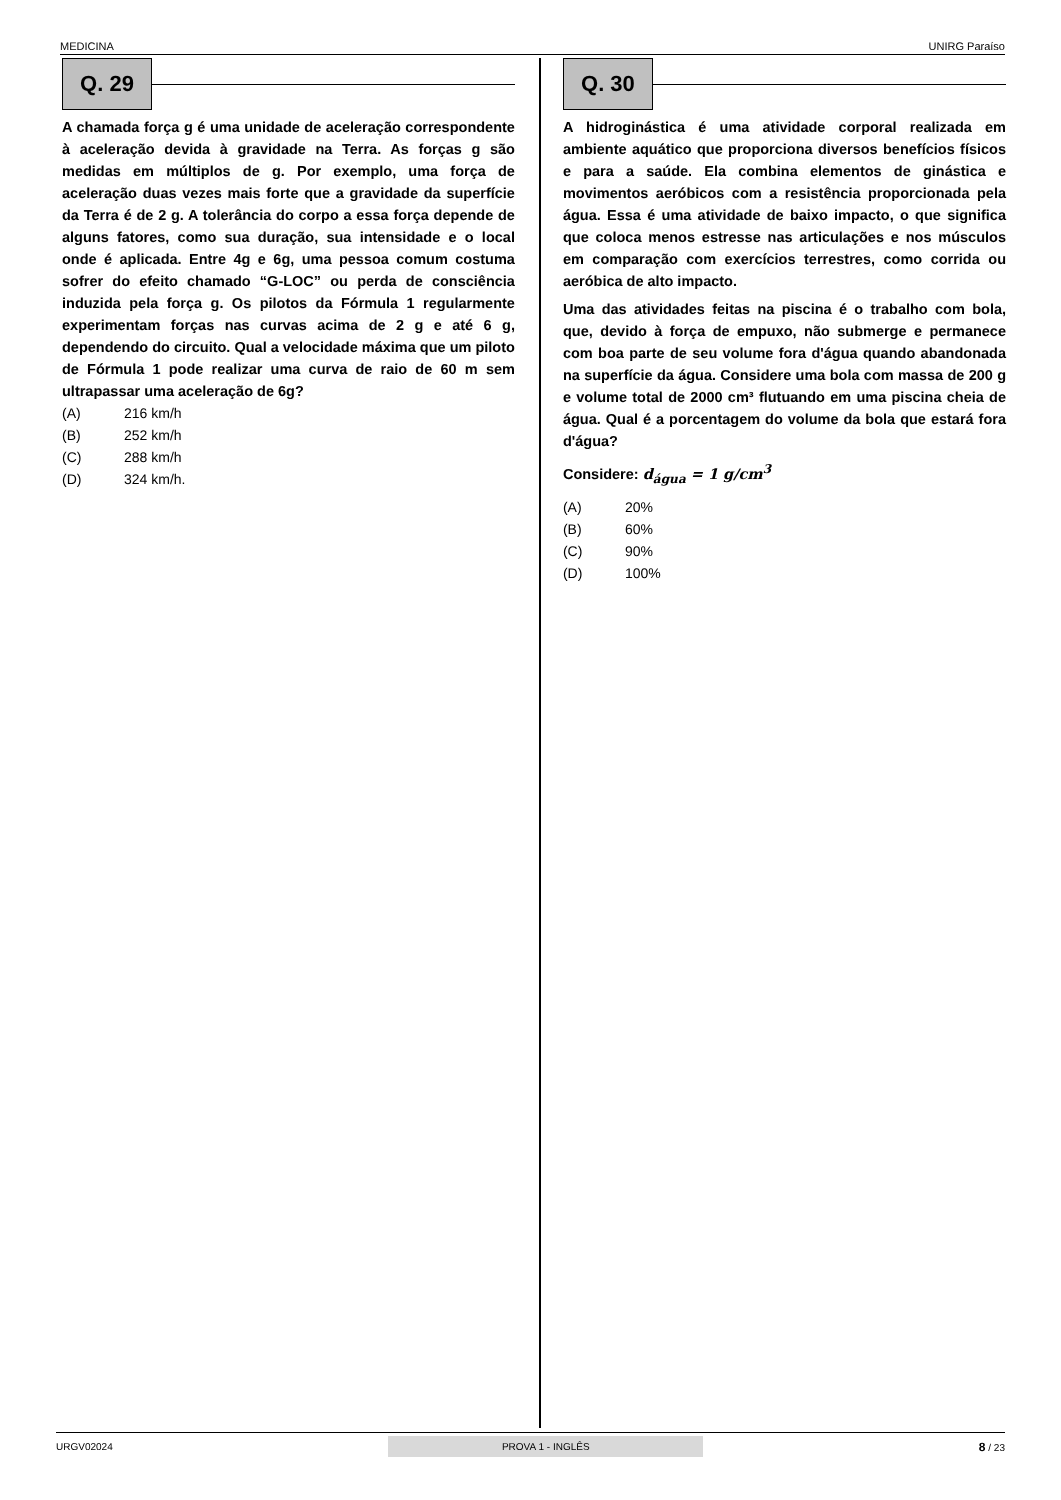MEDICINA UNIRG Paraíso
Q. 29
A chamada força g é uma unidade de aceleração correspondente à aceleração devida à gravidade na Terra. As forças g são medidas em múltiplos de g. Por exemplo, uma força de aceleração duas vezes mais forte que a gravidade da superfície da Terra é de 2 g. A tolerância do corpo a essa força depende de alguns fatores, como sua duração, sua intensidade e o local onde é aplicada. Entre 4g e 6g, uma pessoa comum costuma sofrer do efeito chamado “G-LOC” ou perda de consciência induzida pela força g. Os pilotos da Fórmula 1 regularmente experimentam forças nas curvas acima de 2 g e até 6 g, dependendo do circuito. Qual a velocidade máxima que um piloto de Fórmula 1 pode realizar uma curva de raio de 60 m sem ultrapassar uma aceleração de 6g?
(A) 216 km/h
(B) 252 km/h
(C) 288 km/h
(D) 324 km/h.
Q. 30
A hidroginástica é uma atividade corporal realizada em ambiente aquático que proporciona diversos benefícios físicos e para a saúde. Ela combina elementos de ginástica e movimentos aeróbicos com a resistência proporcionada pela água. Essa é uma atividade de baixo impacto, o que significa que coloca menos estresse nas articulações e nos músculos em comparação com exercícios terrestres, como corrida ou aeróbica de alto impacto.
Uma das atividades feitas na piscina é o trabalho com bola, que, devido à força de empuxo, não submerge e permanece com boa parte de seu volume fora d'água quando abandonada na superfície da água. Considere uma bola com massa de 200 g e volume total de 2000 cm³ flutuando em uma piscina cheia de água. Qual é a porcentagem do volume da bola que estará fora d'água?
Considere: d<sub>água</sub> = 1 g/cm<sup>3</sup>
(A) 20%
(B) 60%
(C) 90%
(D) 100%
URGV02024 PROVA 1 - INGLÊS 8 / 23